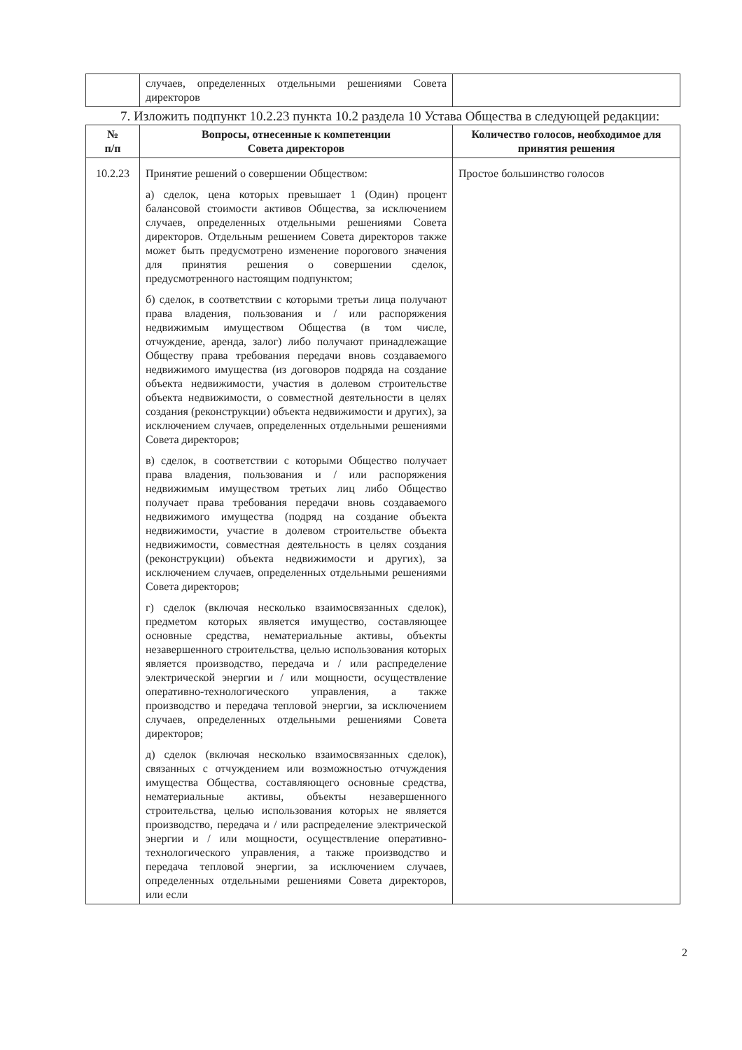| | случаев, определенных отдельными решениями Совета директоров | |
7. Изложить подпункт 10.2.23 пункта 10.2 раздела 10 Устава Общества в следующей редакции:
| № п/п | Вопросы, отнесенные к компетенции Совета директоров | Количество голосов, необходимое для принятия решения |
| --- | --- | --- |
| 10.2.23 | Принятие решений о совершении Обществом: а) сделок, цена которых превышает 1 (Один) процент балансовой стоимости активов Общества, за исключением случаев, определенных отдельными решениями Совета директоров. Отдельным решением Совета директоров также может быть предусмотрено изменение порогового значения для принятия решения о совершении сделок, предусмотренного настоящим подпунктом; б) сделок, в соответствии с которыми третьи лица получают права владения, пользования и / или распоряжения недвижимым имуществом Общества (в том числе, отчуждение, аренда, залог) либо получают принадлежащие Обществу права требования передачи вновь создаваемого недвижимого имущества (из договоров подряда на создание объекта недвижимости, участия в долевом строительстве объекта недвижимости, о совместной деятельности в целях создания (реконструкции) объекта недвижимости и других), за исключением случаев, определенных отдельными решениями Совета директоров; в) сделок, в соответствии с которыми Общество получает права владения, пользования и / или распоряжения недвижимым имуществом третьих лиц либо Общество получает права требования передачи вновь создаваемого недвижимого имущества (подряд на создание объекта недвижимости, участие в долевом строительстве объекта недвижимости, совместная деятельность в целях создания (реконструкции) объекта недвижимости и других), за исключением случаев, определенных отдельными решениями Совета директоров; г) сделок (включая несколько взаимосвязанных сделок), предметом которых является имущество, составляющее основные средства, нематериальные активы, объекты незавершенного строительства, целью использования которых является производство, передача и / или распределение электрической энергии и / или мощности, осуществление оперативно-технологического управления, а также производство и передача тепловой энергии, за исключением случаев, определенных отдельными решениями Совета директоров; д) сделок (включая несколько взаимосвязанных сделок), связанных с отчуждением или возможностью отчуждения имущества Общества, составляющего основные средства, нематериальные активы, объекты незавершенного строительства, целью использования которых не является производство, передача и / или распределение электрической энергии и / или мощности, осуществление оперативно-технологического управления, а также производство и передача тепловой энергии, за исключением случаев, определенных отдельными решениями Совета директоров, или если | Простое большинство голосов |
2